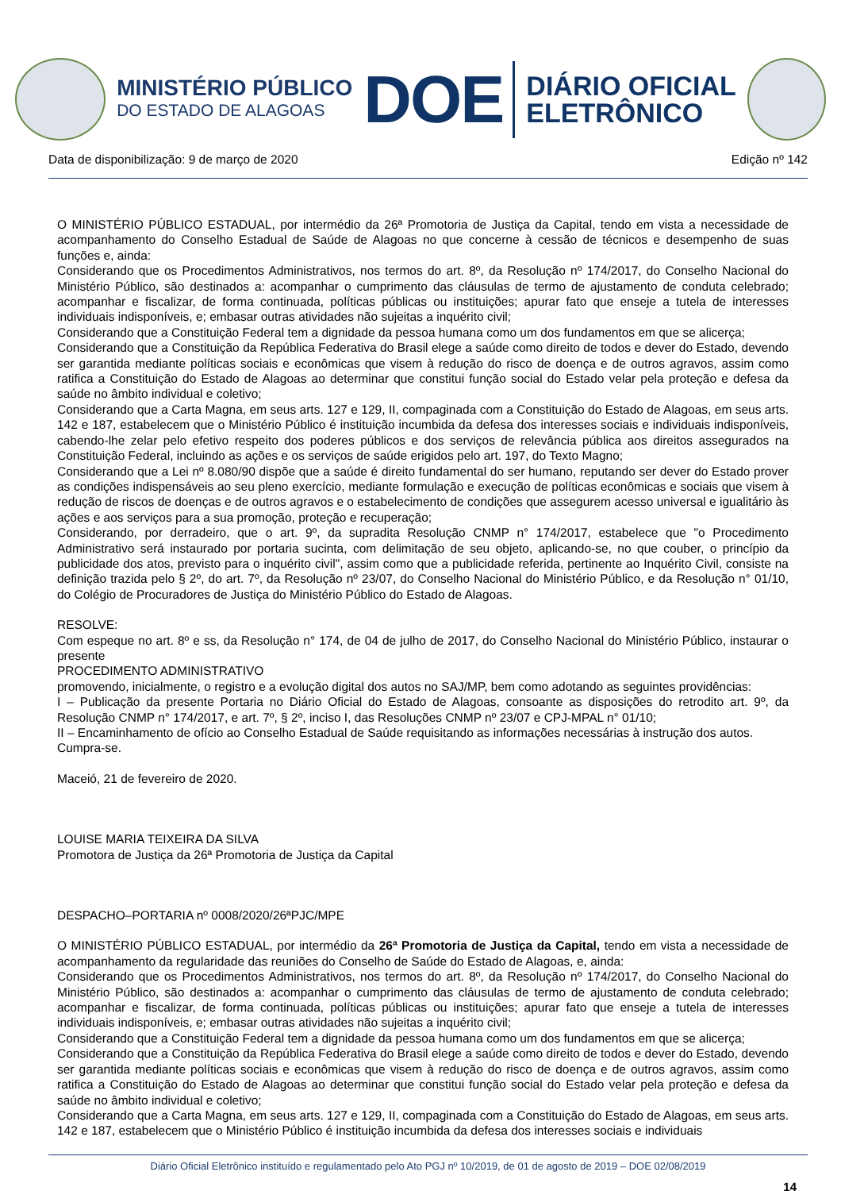MINISTÉRIO PÚBLICO
DO ESTADO DE ALAGOAS
DOE
DIÁRIO OFICIAL
ELETRÔNICO
Data de disponibilização: 9 de março de 2020 Edição nº 142
O MINISTÉRIO PÚBLICO ESTADUAL, por intermédio da 26ª Promotoria de Justiça da Capital, tendo em vista a necessidade de acompanhamento do Conselho Estadual de Saúde de Alagoas no que concerne à cessão de técnicos e desempenho de suas funções e, ainda:
Considerando que os Procedimentos Administrativos, nos termos do art. 8º, da Resolução nº 174/2017, do Conselho Nacional do Ministério Público, são destinados a: acompanhar o cumprimento das cláusulas de termo de ajustamento de conduta celebrado; acompanhar e fiscalizar, de forma continuada, políticas públicas ou instituições; apurar fato que enseje a tutela de interesses individuais indisponíveis, e; embasar outras atividades não sujeitas a inquérito civil;
Considerando que a Constituição Federal tem a dignidade da pessoa humana como um dos fundamentos em que se alicerça;
Considerando que a Constituição da República Federativa do Brasil elege a saúde como direito de todos e dever do Estado, devendo ser garantida mediante políticas sociais e econômicas que visem à redução do risco de doença e de outros agravos, assim como ratifica a Constituição do Estado de Alagoas ao determinar que constitui função social do Estado velar pela proteção e defesa da saúde no âmbito individual e coletivo;
Considerando que a Carta Magna, em seus arts. 127 e 129, II, compaginada com a Constituição do Estado de Alagoas, em seus arts. 142 e 187, estabelecem que o Ministério Público é instituição incumbida da defesa dos interesses sociais e individuais indisponíveis, cabendo-lhe zelar pelo efetivo respeito dos poderes públicos e dos serviços de relevância pública aos direitos assegurados na Constituição Federal, incluindo as ações e os serviços de saúde erigidos pelo art. 197, do Texto Magno;
Considerando que a Lei nº 8.080/90 dispõe que a saúde é direito fundamental do ser humano, reputando ser dever do Estado prover as condições indispensáveis ao seu pleno exercício, mediante formulação e execução de políticas econômicas e sociais que visem à redução de riscos de doenças e de outros agravos e o estabelecimento de condições que assegurem acesso universal e igualitário às ações e aos serviços para a sua promoção, proteção e recuperação;
Considerando, por derradeiro, que o art. 9º, da supradita Resolução CNMP n° 174/2017, estabelece que "o Procedimento Administrativo será instaurado por portaria sucinta, com delimitação de seu objeto, aplicando-se, no que couber, o princípio da publicidade dos atos, previsto para o inquérito civil", assim como que a publicidade referida, pertinente ao Inquérito Civil, consiste na definição trazida pelo § 2º, do art. 7º, da Resolução nº 23/07, do Conselho Nacional do Ministério Público, e da Resolução n° 01/10, do Colégio de Procuradores de Justiça do Ministério Público do Estado de Alagoas.
RESOLVE:
Com espeque no art. 8º e ss, da Resolução n° 174, de 04 de julho de 2017, do Conselho Nacional do Ministério Público, instaurar o presente
PROCEDIMENTO ADMINISTRATIVO
promovendo, inicialmente, o registro e a evolução digital dos autos no SAJ/MP, bem como adotando as seguintes providências:
I – Publicação da presente Portaria no Diário Oficial do Estado de Alagoas, consoante as disposições do retrodito art. 9º, da Resolução CNMP n° 174/2017, e art. 7º, § 2º, inciso I, das Resoluções CNMP nº 23/07 e CPJ-MPAL n° 01/10;
II – Encaminhamento de ofício ao Conselho Estadual de Saúde requisitando as informações necessárias à instrução dos autos.
Cumpra-se.
Maceió, 21 de fevereiro de 2020.
LOUISE MARIA TEIXEIRA DA SILVA
Promotora de Justiça da 26ª Promotoria de Justiça da Capital
DESPACHO–PORTARIA nº 0008/2020/26ªPJC/MPE
O MINISTÉRIO PÚBLICO ESTADUAL, por intermédio da 26ª Promotoria de Justiça da Capital, tendo em vista a necessidade de acompanhamento da regularidade das reuniões do Conselho de Saúde do Estado de Alagoas, e, ainda:
Considerando que os Procedimentos Administrativos, nos termos do art. 8º, da Resolução nº 174/2017, do Conselho Nacional do Ministério Público, são destinados a: acompanhar o cumprimento das cláusulas de termo de ajustamento de conduta celebrado; acompanhar e fiscalizar, de forma continuada, políticas públicas ou instituições; apurar fato que enseje a tutela de interesses individuais indisponíveis, e; embasar outras atividades não sujeitas a inquérito civil;
Considerando que a Constituição Federal tem a dignidade da pessoa humana como um dos fundamentos em que se alicerça;
Considerando que a Constituição da República Federativa do Brasil elege a saúde como direito de todos e dever do Estado, devendo ser garantida mediante políticas sociais e econômicas que visem à redução do risco de doença e de outros agravos, assim como ratifica a Constituição do Estado de Alagoas ao determinar que constitui função social do Estado velar pela proteção e defesa da saúde no âmbito individual e coletivo;
Considerando que a Carta Magna, em seus arts. 127 e 129, II, compaginada com a Constituição do Estado de Alagoas, em seus arts. 142 e 187, estabelecem que o Ministério Público é instituição incumbida da defesa dos interesses sociais e individuais
Diário Oficial Eletrônico instituído e regulamentado pelo Ato PGJ nº 10/2019, de 01 de agosto de 2019 – DOE 02/08/2019
14